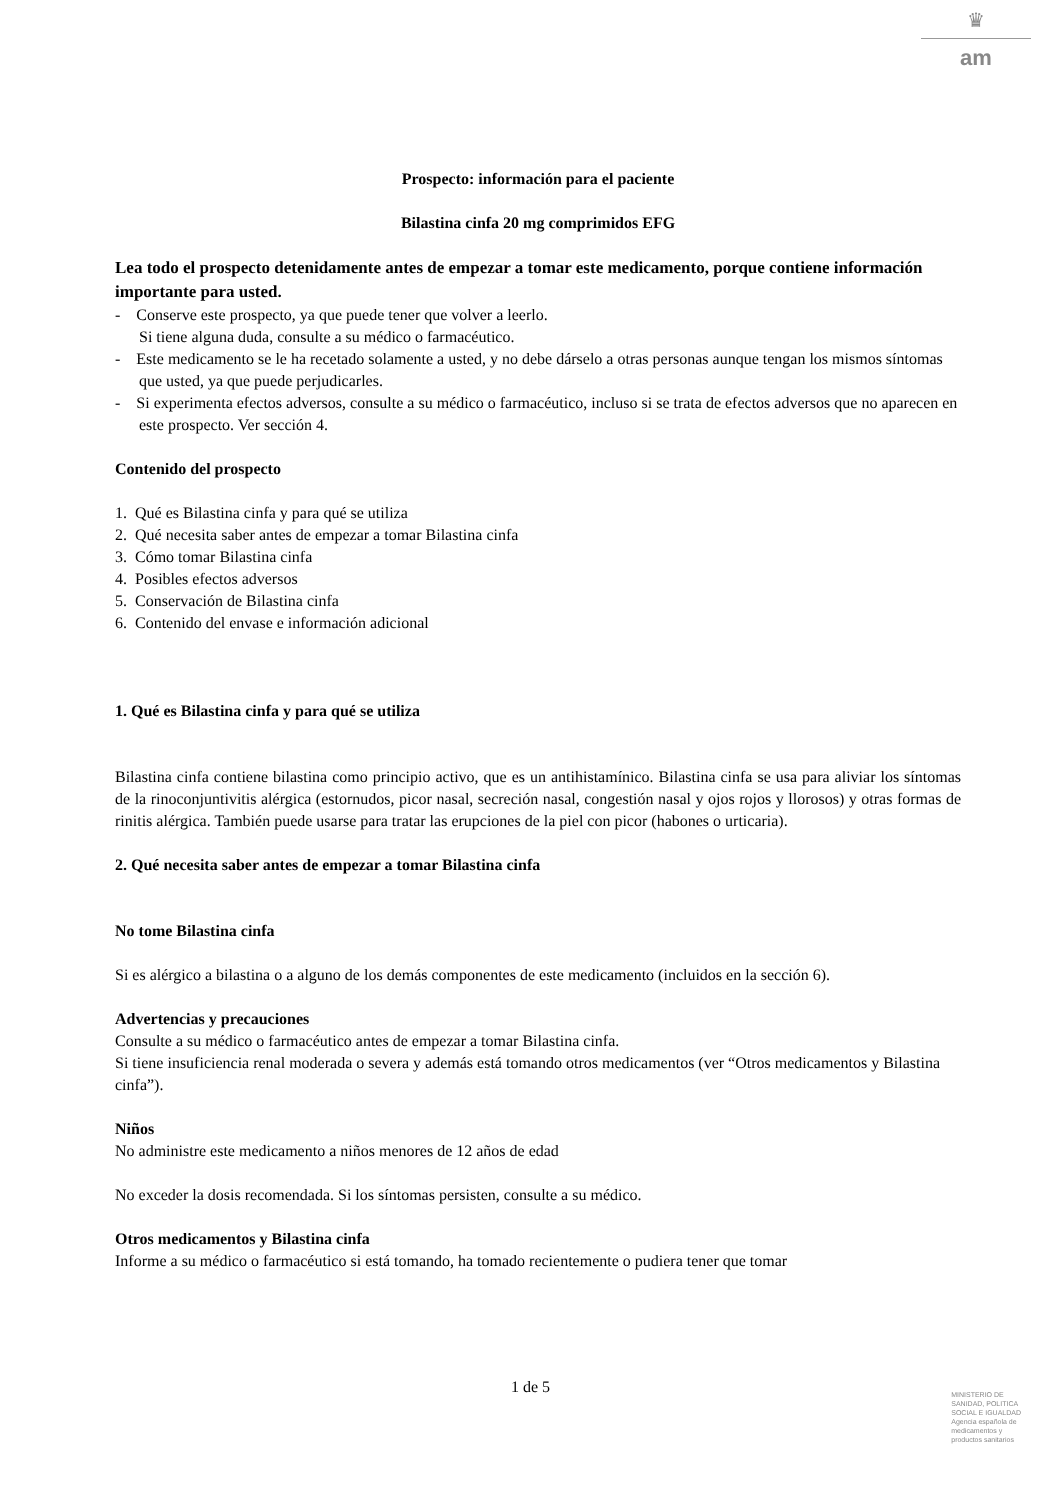♛
am
Prospecto: información para el paciente
Bilastina cinfa 20 mg comprimidos EFG
Lea todo el prospecto detenidamente antes de empezar a tomar este medicamento, porque contiene información importante para usted.
- Conserve este prospecto, ya que puede tener que volver a leerlo.
Si tiene alguna duda, consulte a su médico o farmacéutico.
- Este medicamento se le ha recetado solamente a usted, y no debe dárselo a otras personas aunque tengan los mismos síntomas que usted, ya que puede perjudicarles.
- Si experimenta efectos adversos, consulte a su médico o farmacéutico, incluso si se trata de efectos adversos que no aparecen en este prospecto. Ver sección 4.
Contenido del prospecto
1. Qué es Bilastina cinfa y para qué se utiliza
2. Qué necesita saber antes de empezar a tomar Bilastina cinfa
3. Cómo tomar Bilastina cinfa
4. Posibles efectos adversos
5. Conservación de Bilastina cinfa
6. Contenido del envase e información adicional
1. Qué es Bilastina cinfa y para qué se utiliza
Bilastina cinfa contiene bilastina como principio activo, que es un antihistamínico. Bilastina cinfa se usa para aliviar los síntomas de la rinoconjuntivitis alérgica (estornudos, picor nasal, secreción nasal, congestión nasal y ojos rojos y llorosos) y otras formas de rinitis alérgica. También puede usarse para tratar las erupciones de la piel con picor (habones o urticaria).
2. Qué necesita saber antes de empezar a tomar Bilastina cinfa
No tome Bilastina cinfa
Si es alérgico a bilastina o a alguno de los demás componentes de este medicamento (incluidos en la sección 6).
Advertencias y precauciones
Consulte a su médico o farmacéutico antes de empezar a tomar Bilastina cinfa.
Si tiene insuficiencia renal moderada o severa y además está tomando otros medicamentos (ver “Otros medicamentos y Bilastina cinfa”).
Niños
No administre este medicamento a niños menores de 12 años de edad
No exceder la dosis recomendada. Si los síntomas persisten, consulte a su médico.
Otros medicamentos y Bilastina cinfa
Informe a su médico o farmacéutico si está tomando, ha tomado recientemente o pudiera tener que tomar
1 de 5
MINISTERIO DE
SANIDAD, POLITICA
SOCIAL E IGUALDAD
Agencia española de
medicamentos y
productos sanitarios